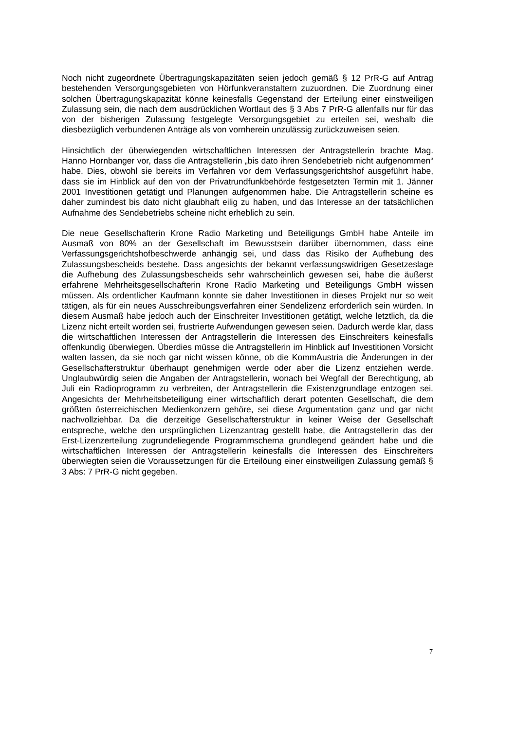Noch nicht zugeordnete Übertragungskapazitäten seien jedoch gemäß § 12 PrR-G auf Antrag bestehenden Versorgungsgebieten von Hörfunkveranstaltern zuzuordnen. Die Zuordnung einer solchen Übertragungskapazität könne keinesfalls Gegenstand der Erteilung einer einstweiligen Zulassung sein, die nach dem ausdrücklichen Wortlaut des § 3 Abs 7 PrR-G allenfalls nur für das von der bisherigen Zulassung festgelegte Versorgungsgebiet zu erteilen sei, weshalb die diesbezüglich verbundenen Anträge als von vornherein unzulässig zurückzuweisen seien.
Hinsichtlich der überwiegenden wirtschaftlichen Interessen der Antragstellerin brachte Mag. Hanno Hornbanger vor, dass die Antragstellerin „bis dato ihren Sendebetrieb nicht aufgenommen“ habe. Dies, obwohl sie bereits im Verfahren vor dem Verfassungsgerichtshof ausgeführt habe, dass sie im Hinblick auf den von der Privatrundfunkbehörde festgesetzten Termin mit 1. Jänner 2001 Investitionen getätigt und Planungen aufgenommen habe. Die Antragstellerin scheine es daher zumindest bis dato nicht glaubhaft eilig zu haben, und das Interesse an der tatsächlichen Aufnahme des Sendebetriebs scheine nicht erheblich zu sein.
Die neue Gesellschafterin Krone Radio Marketing und Beteiligungs GmbH habe Anteile im Ausmaß von 80% an der Gesellschaft im Bewusstsein darüber übernommen, dass eine Verfassungsgerichtshofbeschwerde anhängig sei, und dass das Risiko der Aufhebung des Zulassungsbescheids bestehe. Dass angesichts der bekannt verfassungswidrigen Gesetzeslage die Aufhebung des Zulassungsbescheids sehr wahrscheinlich gewesen sei, habe die äußerst erfahrene Mehrheitsgesellschafterin Krone Radio Marketing und Beteiligungs GmbH wissen müssen. Als ordentlicher Kaufmann konnte sie daher Investitionen in dieses Projekt nur so weit tätigen, als für ein neues Ausschreibungsverfahren einer Sendelizenz erforderlich sein würden. In diesem Ausmaß habe jedoch auch der Einschreiter Investitionen getätigt, welche letztlich, da die Lizenz nicht erteilt worden sei, frustrierte Aufwendungen gewesen seien. Dadurch werde klar, dass die wirtschaftlichen Interessen der Antragstellerin die Interessen des Einschreiters keinesfalls offenkundig überwiegen. Überdies müsse die Antragstellerin im Hinblick auf Investitionen Vorsicht walten lassen, da sie noch gar nicht wissen könne, ob die KommAustria die Änderungen in der Gesellschafterstruktur überhaupt genehmigen werde oder aber die Lizenz entziehen werde. Unglaubwürdig seien die Angaben der Antragstellerin, wonach bei Wegfall der Berechtigung, ab Juli ein Radioprogramm zu verbreiten, der Antragstellerin die Existenzgrundlage entzogen sei. Angesichts der Mehrheitsbeteiligung einer wirtschaftlich derart potenten Gesellschaft, die dem größten österreichischen Medienkonzern gehöre, sei diese Argumentation ganz und gar nicht nachvollziehbar. Da die derzeitige Gesellschafterstruktur in keiner Weise der Gesellschaft entspreche, welche den ursprünglichen Lizenzantrag gestellt habe, die Antragstellerin das der Erst-Lizenzerteilung zugrundeliegende Programmschema grundlegend geändert habe und die wirtschaftlichen Interessen der Antragstellerin keinesfalls die Interessen des Einschreiters überwiegten seien die Voraussetzungen für die Erteilöung einer einstweiligen Zulassung gemäß § 3 Abs: 7 PrR-G nicht gegeben.
7